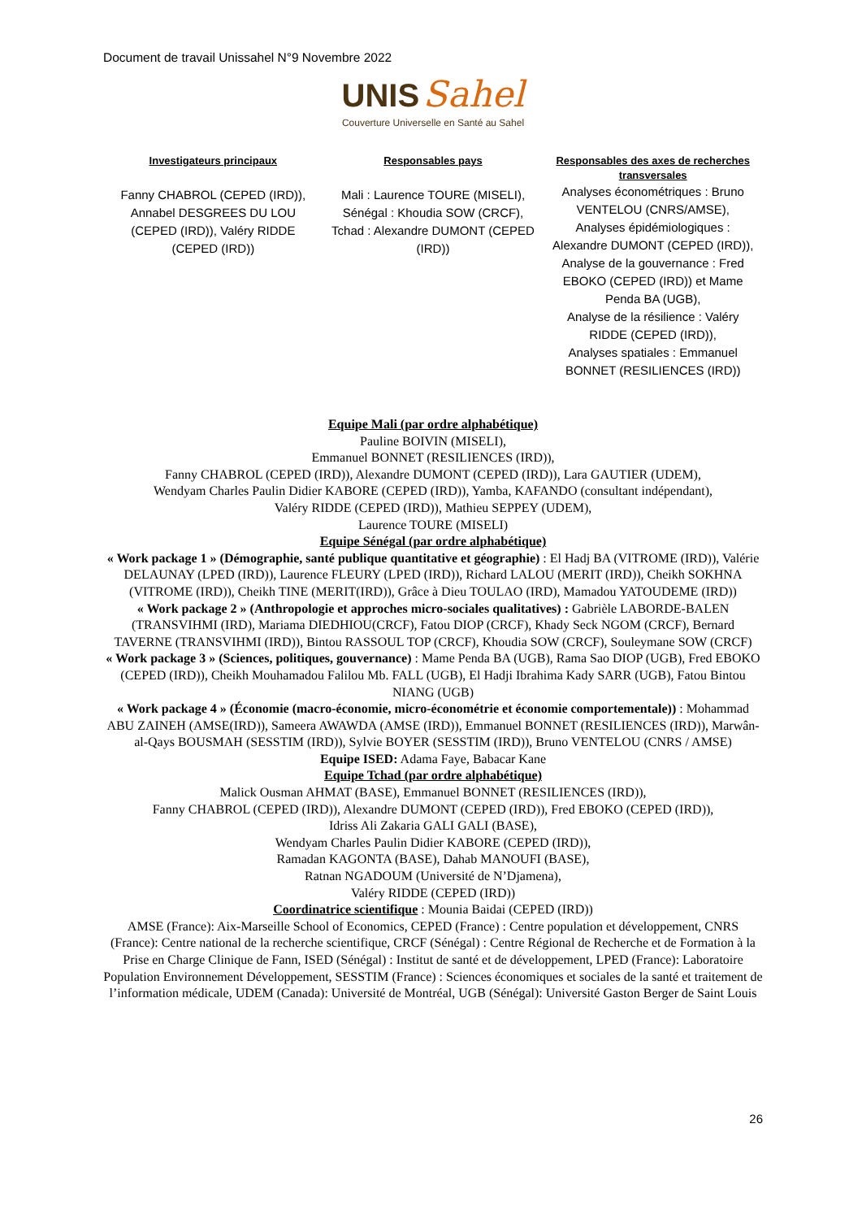Document de travail Unissahel N°9 Novembre 2022
UNIS Sahel
Couverture Universelle en Santé au Sahel
Investigateurs principaux
Fanny CHABROL (CEPED (IRD)), Annabel DESGREES DU LOU (CEPED (IRD)), Valéry RIDDE (CEPED (IRD))
Responsables pays
Mali : Laurence TOURE (MISELI),
Sénégal : Khoudia SOW (CRCF),
Tchad : Alexandre DUMONT (CEPED (IRD))
Responsables des axes de recherches transversales
Analyses économétriques : Bruno VENTELOU (CNRS/AMSE),
Analyses épidémiologiques : Alexandre DUMONT (CEPED (IRD)),
Analyse de la gouvernance : Fred EBOKO (CEPED (IRD)) et Mame Penda BA (UGB),
Analyse de la résilience : Valéry RIDDE (CEPED (IRD)),
Analyses spatiales : Emmanuel BONNET (RESILIENCES (IRD))
Equipe Mali (par ordre alphabétique)
Pauline BOIVIN (MISELI),
Emmanuel BONNET (RESILIENCES (IRD)),
Fanny CHABROL (CEPED (IRD)), Alexandre DUMONT (CEPED (IRD)), Lara GAUTIER (UDEM),
Wendyam Charles Paulin Didier KABORE (CEPED (IRD)), Yamba, KAFANDO (consultant indépendant),
Valéry RIDDE (CEPED (IRD)), Mathieu SEPPEY (UDEM),
Laurence TOURE (MISELI)
Equipe Sénégal (par ordre alphabétique)
« Work package 1 » (Démographie, santé publique quantitative et géographie) : El Hadj BA (VITROME (IRD)), Valérie DELAUNAY (LPED (IRD)), Laurence FLEURY (LPED (IRD)), Richard LALOU (MERIT (IRD)), Cheikh SOKHNA (VITROME (IRD)), Cheikh TINE (MERIT(IRD)), Grâce à Dieu TOULAO (IRD), Mamadou YATOUDEME (IRD))
« Work package 2 » (Anthropologie et approches micro-sociales qualitatives) : Gabrièle LABORDE-BALEN (TRANSVIHMI (IRD), Mariama DIEDHIOU(CRCF), Fatou DIOP (CRCF), Khady Seck NGOM (CRCF), Bernard TAVERNE (TRANSVIHMI (IRD)), Bintou RASSOUL TOP (CRCF), Khoudia SOW (CRCF), Souleymane SOW (CRCF)
« Work package 3 » (Sciences, politiques, gouvernance) : Mame Penda BA (UGB), Rama Sao DIOP (UGB), Fred EBOKO (CEPED (IRD)), Cheikh Mouhamadou Falilou Mb. FALL (UGB), El Hadji Ibrahima Kady SARR (UGB), Fatou Bintou NIANG (UGB)
« Work package 4 » (Économie (macro-économie, micro-économétrie et économie comportementale)) : Mohammad ABU ZAINEH (AMSE(IRD)), Sameera AWAWDA (AMSE (IRD)), Emmanuel BONNET (RESILIENCES (IRD)), Marwân-al-Qays BOUSMAH (SESSTIM (IRD)), Sylvie BOYER (SESSTIM (IRD)), Bruno VENTELOU (CNRS / AMSE)
Equipe ISED: Adama Faye, Babacar Kane
Equipe Tchad (par ordre alphabétique)
Malick Ousman AHMAT (BASE), Emmanuel BONNET (RESILIENCES (IRD)),
Fanny CHABROL (CEPED (IRD)), Alexandre DUMONT (CEPED (IRD)), Fred EBOKO (CEPED (IRD)),
Idriss Ali Zakaria GALI GALI (BASE),
Wendyam Charles Paulin Didier KABORE (CEPED (IRD)),
Ramadan KAGONTA (BASE), Dahab MANOUFI (BASE),
Ratnan NGADOUM (Université de N’Djamena),
Valéry RIDDE (CEPED (IRD))
Coordinatrice scientifique : Mounia Baidai (CEPED (IRD))
AMSE (France): Aix-Marseille School of Economics, CEPED (France) : Centre population et développement, CNRS (France): Centre national de la recherche scientifique, CRCF (Sénégal) : Centre Régional de Recherche et de Formation à la Prise en Charge Clinique de Fann, ISED (Sénégal) : Institut de santé et de développement, LPED (France): Laboratoire Population Environnement Développement, SESSTIM (France) : Sciences économiques et sociales de la santé et traitement de l’information médicale, UDEM (Canada): Université de Montréal, UGB (Sénégal): Université Gaston Berger de Saint Louis
26